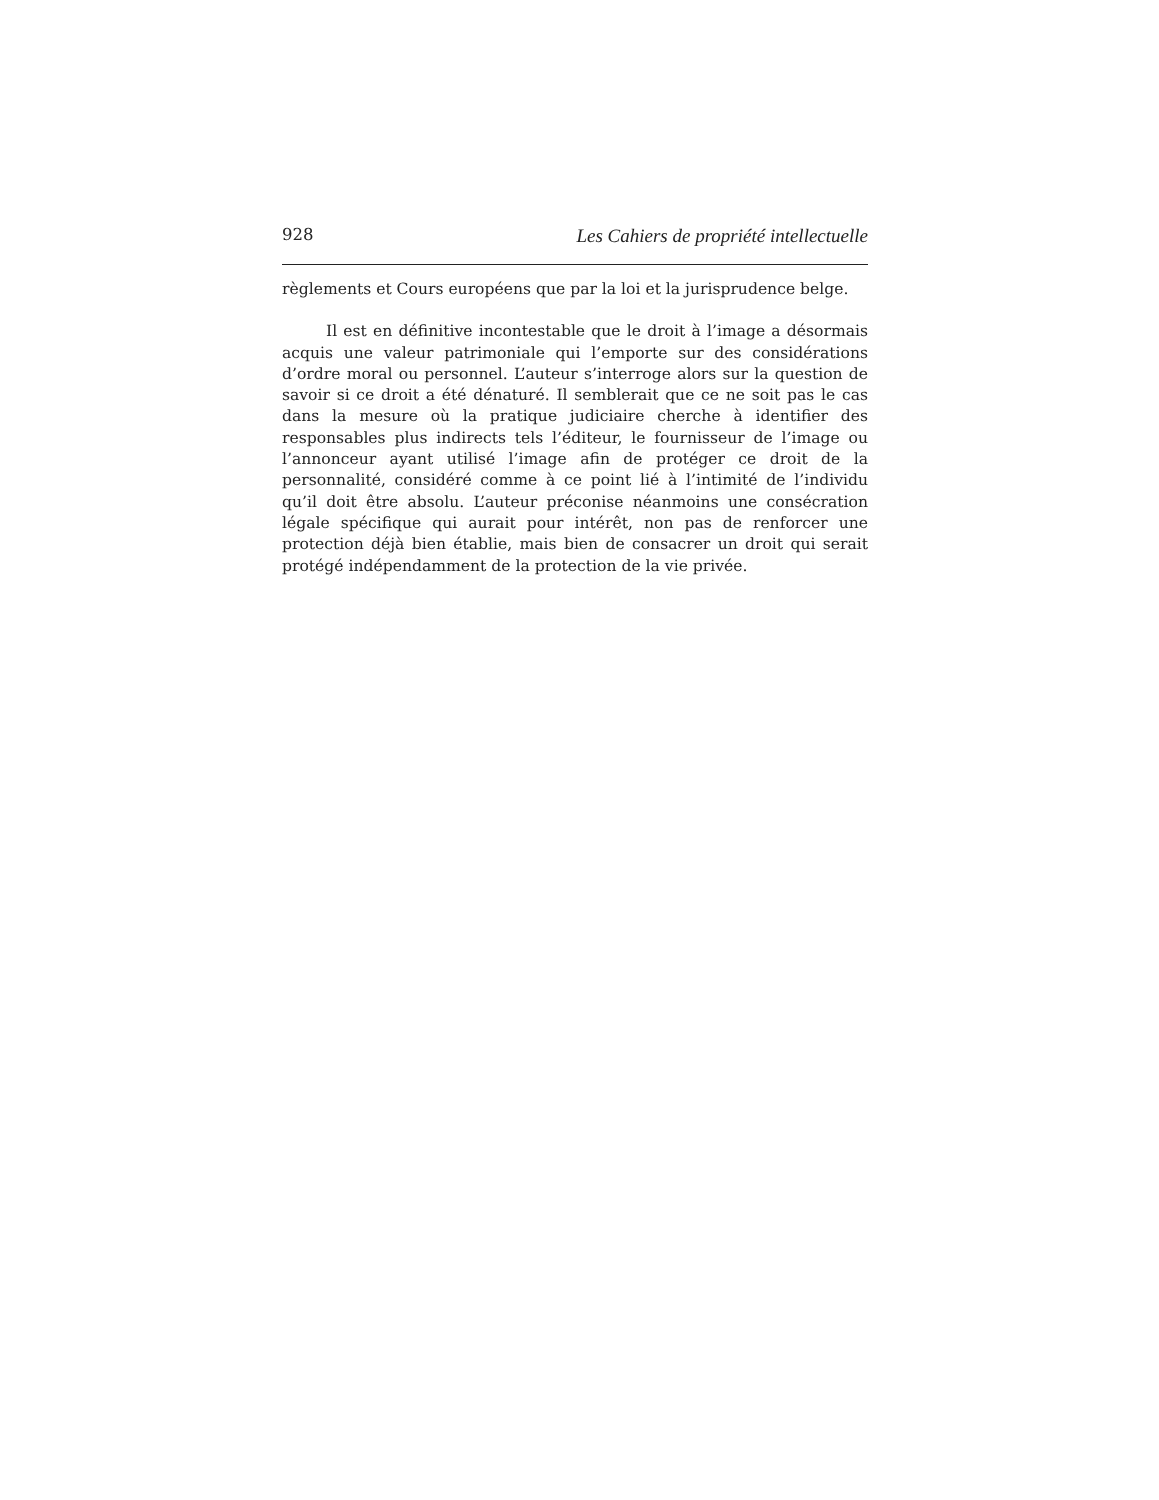928 Les Cahiers de propriété intellectuelle
règlements et Cours européens que par la loi et la jurisprudence belge.
Il est en définitive incontestable que le droit à l’image a désormais acquis une valeur patrimoniale qui l’emporte sur des considérations d’ordre moral ou personnel. L’auteur s’interroge alors sur la question de savoir si ce droit a été dénaturé. Il semblerait que ce ne soit pas le cas dans la mesure où la pratique judiciaire cherche à identifier des responsables plus indirects tels l’éditeur, le fournisseur de l’image ou l’annonceur ayant utilisé l’image afin de protéger ce droit de la personnalité, considéré comme à ce point lié à l’intimité de l’individu qu’il doit être absolu. L’auteur préconise néanmoins une consécration légale spécifique qui aurait pour intérêt, non pas de renforcer une protection déjà bien établie, mais bien de consacrer un droit qui serait protégé indépendamment de la protection de la vie privée.